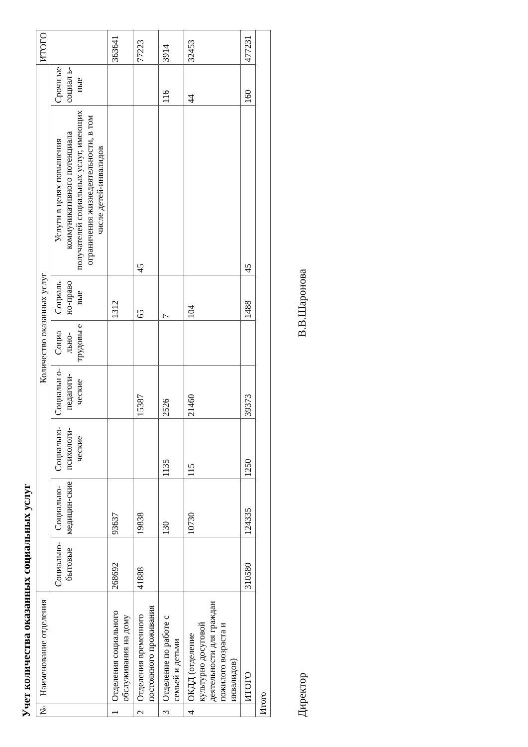Учет количества оказанных социальных услуг
| № | Наименование отделения | Количество оказанных услуг | | | | | | | | ИТОГО |
| --- | --- | --- | --- | --- | --- | --- | --- | --- | --- | --- |
| | | Социально-бытовые | Социально-медицин-ские | Социально-психологи-ческие | Социальн о-педагоги-ческие | Социа льно-трудовы е | Социаль но-право вые | Услуги в целях повышения коммуникативного потенциала получателей социальных услуг, имеющих ограничения жизнедеятельности, в том числе детей-инвалидов | Срочн ые социал ь-ные | |
| 1 | Отделения социального обслуживания на дому | 268692 | 93637 | | | | 1312 | | | 363641 |
| 2 | Отделения временного постоянного проживания | 41888 | 19838 | | 15387 | | 65 | 45 | | 77223 |
| 3 | Отделение по работе с семьей и детьми | | 130 | 1135 | 2526 | | 7 | | 116 | 3914 |
| 4 | ОКДД (отделение культурно досуговой деятельности для граждан пожилого возраста и инвалидов) | | 10730 | 115 | 21460 | | 104 | | 44 | 32453 |
| | ИТОГО | 310580 | 124335 | 1250 | 39373 | | 1488 | 45 | 160 | 477231 |
| Итого | | | | | | | | | | |
Директор В.В.Шаронова